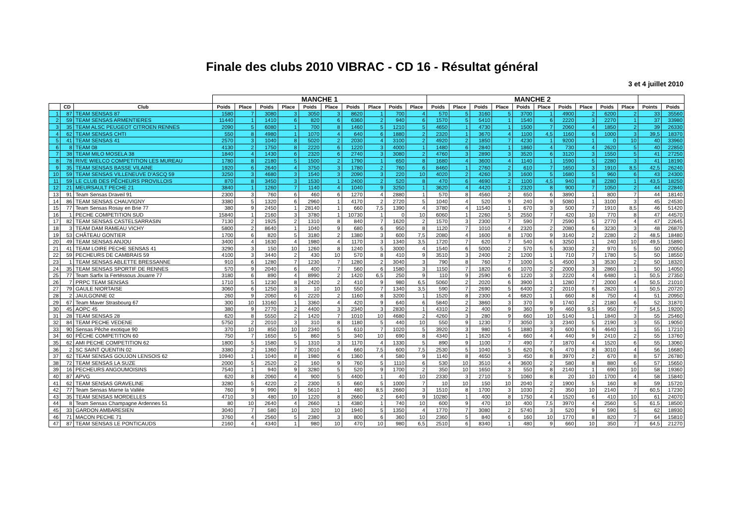Finale des clubs 2010 VIBRAC - CD 16 - Résultat général
3 et 4 juillet 2010
| | | | MANCHE 1 | | | | | | | | | | MANCHE 2 | | | | | | | | | | | |
| --- | --- | --- | --- | --- | --- | --- | --- | --- | --- | --- | --- | --- | --- | --- | --- | --- | --- | --- | --- | --- | --- | --- | --- | --- |
| | CD | Club | Poids | Place | Poids | Place | Poids | Place | Poids | Place | Poids | Place | Poids | Place | Poids | Place | Poids | Place | Poids | Place | Poids | Place | Points | Poids |
| 1 | 87 | TEAM SENSAS 87 | 1580 | 7 | 3080 | 3 | 3050 | 3 | 8620 | 1 | 700 | 4 | 570 | 5 | 3160 | 5 | 3700 | 1 | 4900 | 2 | 6200 | 2 | 33 | 35560 |
| 2 | 59 | TEAM SENSAS ARMENTIERES | 11440 | 1 | 1410 | 6 | 820 | 6 | 6360 | 2 | 940 | 6 | 1570 | 5 | 5410 | 1 | 1540 | 6 | 2220 | 3 | 2270 | 1 | 37 | 33980 |
| 3 | 35 | TEAM ALSC PEUGEOT CITROEN RENNES | 2090 | 5 | 6080 | 1 | 700 | 8 | 1460 | 5 | 1210 | 5 | 4650 | 1 | 4730 | 1 | 1500 | 7 | 2060 | 4 | 1850 | 2 | 39 | 26330 |
| 4 | 62 | TEAM SENSAS CHTI | 550 | 8 | 4980 | 1 | 1070 | 4 | 640 | 6 | 1880 | 2 | 2320 | 1 | 3670 | 4 | 1100 | 4,5 | 1160 | 6 | 1000 | 3 | 39,5 | 18370 |
| 5 | 41 | TEAM SENSAS 41 | 2570 | 3 | 1040 | 8 | 5020 | 2 | 2030 | 4 | 3100 | 2 | 4920 | 2 | 1850 | 7 | 4230 | 1 | 9200 | 1 | 0 | 10 | 40 | 33960 |
| 6 | 8 | TEAM 08 | 4130 | 2 | 1750 | 8 | 2220 | 6 | 1220 | 3 | 4000 | 1 | 1480 | 6 | 2840 | 1 | 1860 | 4 | 730 | 4 | 2620 | 5 | 40 | 22850 |
| 7 | 38 | TEAM MILO MOSELA 38 | 1840 | 4 | 1430 | 6 | 2320 | 6 | 2740 | 3 | 3080 | 2 | 4760 | 3 | 2890 | 3 | 3520 | 6 | 3120 | 3 | 1550 | 5 | 41 | 27250 |
| 8 | 78 | RIVE WIELCO COMPETITION LES MUREAU | 1780 | 8 | 2180 | 5 | 1500 | 2 | 1790 | 1 | 650 | 8 | 1680 | 4 | 3600 | 4 | 1140 | 1 | 1590 | 5 | 2280 | 3 | 41 | 18190 |
| 9 | 35 | TEAM SENSAS BASSE VILAINE | 1920 | 6 | 2640 | 4 | 3750 | 3 | 1780 | 2 | 760 | 6 | 8460 | 1 | 2760 | 2 | 610 | 7 | 1650 | 3 | 1910 | 8,5 | 42,5 | 26240 |
| 10 | 59 | TEAM SENSAS VILLENEUVE D'ASCQ 59 | 3250 | 3 | 4680 | 3 | 1540 | 3 | 2090 | 3 | 220 | 10 | 4020 | 2 | 4260 | 3 | 1600 | 5 | 1680 | 5 | 960 | 6 | 43 | 24300 |
| 11 | 59 | LE CLUB DES PÊCHEURS PROVILLOIS | 870 | 8 | 3450 | 3 | 1530 | 1 | 2400 | 2 | 520 | 8 | 470 | 6 | 4690 | 2 | 1100 | 4,5 | 940 | 8 | 2280 | 1 | 43,5 | 18250 |
| 12 | 21 | MEURSAULT PECHE 21 | 3840 | 1 | 1260 | 7 | 1140 | 4 | 1040 | 9 | 3250 | 1 | 3620 | 4 | 4420 | 1 | 2320 | 8 | 900 | 7 | 1050 | 2 | 44 | 22840 |
| 13 | 91 | Team Sensas Draveil 91 | 2300 | 3 | 760 | 6 | 460 | 6 | 1270 | 4 | 2880 | 1 | 570 | 8 | 4560 | 2 | 650 | 6 | 3890 | 1 | 800 | 7 | 44 | 18140 |
| 14 | 86 | TEAM SENSAS CHAUVIGNY | 3380 | 5 | 1320 | 6 | 2960 | 1 | 4170 | 2 | 2720 | 5 | 1040 | 4 | 520 | 9 | 240 | 9 | 5080 | 1 | 3100 | 3 | 45 | 24530 |
| 15 | 77 | Team Sensas Rosay en Brie 77 | 380 | 9 | 2450 | 1 | 28140 | 1 | 660 | 7,5 | 1390 | 4 | 3780 | 4 | 11540 | 1 | 670 | 3 | 500 | 7 | 1910 | 8,5 | 46 | 51420 |
| 16 | 1 | PECHE COMPETITION SUD | 15840 | 1 | 2160 | 3 | 3780 | 1 | 10730 | 1 | 0 | 10 | 6060 | 1 | 2260 | 5 | 2550 | 7 | 420 | 10 | 770 | 8 | 47 | 44570 |
| 17 | 82 | TEAM SENSAS CASTELSARRASIN | 7130 | 2 | 1925 | 2 | 1310 | 8 | 840 | 7 | 1620 | 2 | 1570 | 3 | 2300 | 7 | 590 | 7 | 2590 | 5 | 2770 | 4 | 47 | 22645 |
| 18 | 3 | TEAM DAM RAMEAU VICHY | 5800 | 2 | 8640 | 1 | 1040 | 9 | 680 | 6 | 950 | 8 | 1120 | 7 | 1010 | 4 | 2320 | 2 | 2080 | 6 | 3230 | 3 | 48 | 26870 |
| 19 | 53 | CHÂTEAU GONTIER | 1700 | 6 | 820 | 5 | 3180 | 2 | 1380 | 3 | 600 | 7,5 | 2080 | 4 | 1600 | 8 | 1700 | 9 | 3140 | 2 | 2280 | 2 | 48,5 | 18480 |
| 20 | 49 | TEAM SENSAS ANJOU | 3400 | 4 | 1630 | 4 | 1980 | 4 | 1170 | 3 | 1340 | 3,5 | 1720 | 7 | 620 | 7 | 540 | 6 | 3250 | 1 | 240 | 10 | 49,5 | 15890 |
| 21 | 41 | TEAM LOIRE PECHE SENSAS 41 | 3290 | 3 | 150 | 10 | 1260 | 8 | 1240 | 5 | 3000 | 4 | 1540 | 6 | 5000 | 2 | 570 | 5 | 3030 | 2 | 970 | 5 | 50 | 20050 |
| 22 | 59 | PECHEURS DE CAMBRAIS 59 | 4100 | 3 | 3440 | 2 | 430 | 10 | 570 | 8 | 410 | 9 | 3510 | 3 | 2400 | 2 | 1200 | 1 | 710 | 7 | 1780 | 5 | 50 | 18550 |
| 23 | 1 | TEAM SENSAS ABLETTE BRESSANNE | 910 | 6 | 1280 | 7 | 1230 | 7 | 1280 | 2 | 3040 | 3 | 790 | 8 | 760 | 7 | 1000 | 5 | 4500 | 3 | 3530 | 2 | 50 | 18320 |
| 24 | 35 | TEAM SENSAS SPORTIF DE RENNES | 570 | 9 | 2040 | 6 | 400 | 7 | 560 | 6 | 1580 | 3 | 1150 | 7 | 1820 | 6 | 1070 | 2 | 2000 | 3 | 2860 | 1 | 50 | 14050 |
| 25 | 77 | Team Sarfix la Fertéssous Jouarre 77 | 3180 | 6 | 890 | 4 | 8990 | 2 | 1420 | 6,5 | 250 | 9 | 110 | 9 | 2590 | 6 | 1220 | 3 | 2220 | 4 | 6480 | 1 | 50,5 | 27350 |
| 26 | 7 | PRPC TEAM SENSAS | 1710 | 5 | 1230 | 8 | 2420 | 2 | 410 | 9 | 980 | 6,5 | 5060 | 2 | 2020 | 6 | 3900 | 1 | 1280 | 7 | 2000 | 4 | 50,5 | 21010 |
| 27 | 79 | GAULE NIORTAISE | 3060 | 6 | 1250 | 3 | 10 | 10 | 550 | 7 | 1340 | 3,5 | 590 | 7 | 2690 | 5 | 6400 | 2 | 2010 | 6 | 2820 | 1 | 50,5 | 20720 |
| 28 | 2 | JAULGONNE 02 | 260 | 9 | 2060 | 6 | 2220 | 2 | 1160 | 8 | 3200 | 1 | 1520 | 8 | 2300 | 4 | 6820 | 1 | 660 | 8 | 750 | 4 | 51 | 20950 |
| 29 | 67 | Team Maver Strasbourg 67 | 300 | 10 | 13160 | 1 | 3360 | 4 | 420 | 9 | 640 | 6 | 5840 | 2 | 3860 | 3 | 370 | 9 | 1740 | 2 | 2180 | 6 | 52 | 31870 |
| 30 | 45 | AOPC 45 | 380 | 9 | 2770 | 2 | 4400 | 3 | 2340 | 3 | 2830 | 1 | 4310 | 2 | 400 | 9 | 360 | 9 | 460 | 9,5 | 950 | 7 | 54,5 | 19200 |
| 31 | 28 | TEAM SENSAS 28 | 620 | 8 | 5550 | 2 | 1420 | 7 | 1010 | 10 | 4680 | 2 | 4260 | 3 | 280 | 9 | 660 | 10 | 5140 | 1 | 1840 | 3 | 55 | 25460 |
| 32 | 84 | TEAM PECHE VEDENE | 5750 | 2 | 2010 | 3 | 310 | 8 | 1180 | 5 | 440 | 10 | 550 | 9 | 1230 | 7 | 3050 | 3 | 2340 | 5 | 2190 | 3 | 55 | 19050 |
| 33 | 90 | Sensas Pêche exotique 90 | 370 | 10 | 850 | 10 | 2340 | 5 | 610 | 7 | 1020 | 5 | 3920 | 3 | 980 | 5 | 1880 | 3 | 600 | 6 | 4640 | 1 | 55 | 17210 |
| 34 | 60 | PÊCHE COMPETITION 60 | 750 | 7 | 1650 | 5 | 860 | 5 | 340 | 10 | 690 | 8 | 4340 | 1 | 1620 | 4 | 660 | 4 | 440 | 9 | 2410 | 2 | 55 | 13760 |
| 35 | 62 | AMI PECHE COMPETITION 62 | 1800 | 5 | 1580 | 5 | 1310 | 3 | 1170 | 4 | 1330 | 5 | 890 | 9 | 1100 | 7 | 490 | 7 | 1870 | 4 | 1520 | 6 | 55 | 13060 |
| 36 | 2 | SC SAINT QUENTIN 02 | 3380 | 2 | 1360 | 7 | 3010 | 4 | 660 | 7,5 | 600 | 7,5 | 2530 | 5 | 1040 | 5 | 620 | 6 | 470 | 8 | 3010 | 4 | 56 | 16680 |
| 37 | 62 | TEAM SENSAS GOUJON LENSOIS 62 | 10940 | 1 | 1040 | 8 | 1980 | 6 | 1360 | 4 | 580 | 9 | 1140 | 8 | 4650 | 3 | 450 | 8 | 3970 | 2 | 670 | 8 | 57 | 26780 |
| 38 | 72 | TEAM SENSAS LA SUZE | 2000 | 5 | 2520 | 2 | 160 | 9 | 760 | 5 | 1110 | 6 | 530 | 10 | 3510 | 4 | 3600 | 2 | 580 | 8 | 880 | 6 | 57 | 15650 |
| 39 | 16 | PECHEURS ANGOUMOISINS | 7540 | 1 | 940 | 9 | 3280 | 5 | 520 | 9 | 1700 | 2 | 350 | 10 | 1650 | 3 | 550 | 8 | 2140 | 1 | 690 | 10 | 58 | 19360 |
| 40 | 87 | APVG | 620 | 8 | 2060 | 4 | 900 | 5 | 4400 | 1 | 40 | 10 | 2330 | 3 | 2710 | 5 | 1060 | 8 | 20 | 10 | 1700 | 4 | 58 | 15840 |
| 41 | 62 | TEAM SENSAS GRAVELINE | 3280 | 5 | 4220 | 2 | 2300 | 5 | 660 | 5 | 1000 | 7 | 10 | 10 | 150 | 10 | 2040 | 2 | 1900 | 5 | 160 | 8 | 59 | 15720 |
| 42 | 77 | Team Sensas Marne la Vallée | 760 | 9 | 990 | 9 | 5610 | 1 | 480 | 8,5 | 2660 | 3 | 1510 | 8 | 1700 | 3 | 1030 | 2 | 350 | 10 | 2140 | 7 | 60,5 | 17230 |
| 43 | 35 | TEAM SENSAS MORDELLES | 4710 | 3 | 480 | 10 | 1220 | 8 | 2660 | 2 | 640 | 9 | 10280 | 1 | 400 | 8 | 1750 | 4 | 1520 | 6 | 410 | 10 | 61 | 24070 |
| 44 | 8 | Team Sensas Champagne Ardennes 51 | 80 | 10 | 2640 | 4 | 2660 | 1 | 4380 | 1 | 740 | 10 | 600 | 9 | 470 | 10 | 400 | 7,5 | 3970 | 4 | 2560 | 5 | 61,5 | 18500 |
| 45 | 33 | GARDON AMBARESIEN | 3040 | 7 | 580 | 10 | 320 | 10 | 1940 | 5 | 1350 | 4 | 1770 | 7 | 3080 | 2 | 5740 | 3 | 520 | 9 | 590 | 5 | 62 | 18930 |
| 46 | 71 | MACON PECHE 71 | 3760 | 4 | 2560 | 5 | 2380 | 3 | 800 | 6 | 360 | 10 | 2360 | 5 | 840 | 6 | 160 | 10 | 1770 | 8 | 820 | 7 | 64 | 15810 |
| 47 | 87 | TEAM SENSAS LE PONTICAUDS | 2160 | 4 | 4340 | 1 | 980 | 10 | 470 | 10 | 980 | 6,5 | 2510 | 6 | 8340 | 1 | 480 | 9 | 660 | 10 | 350 | 7 | 64,5 | 21270 |